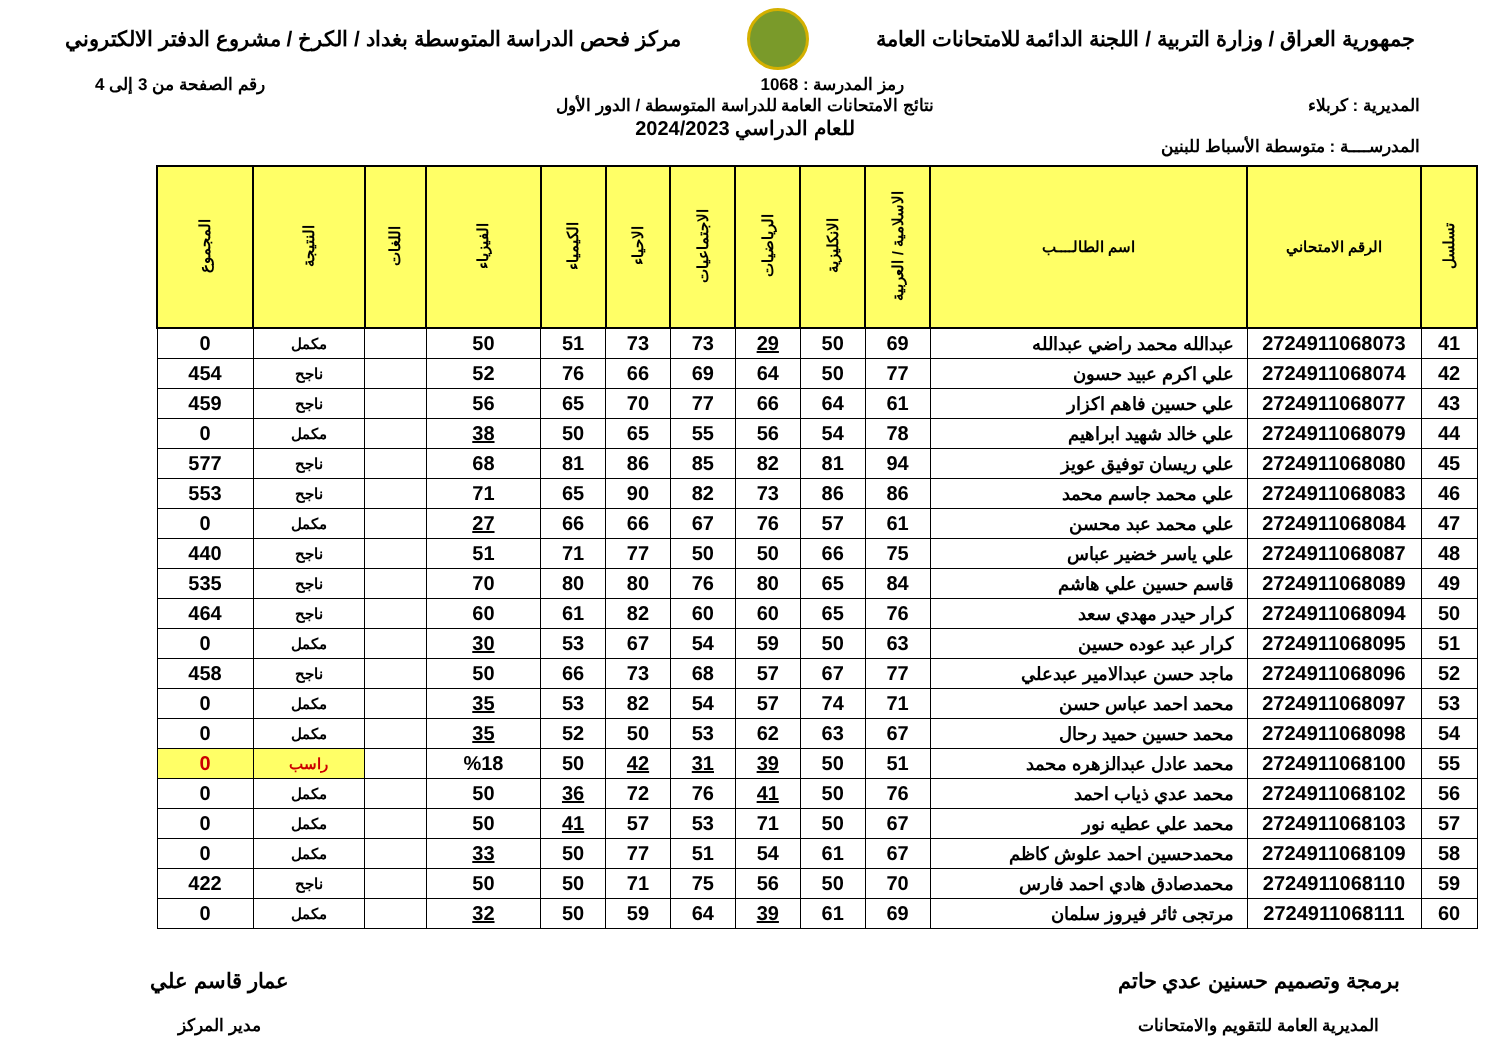جمهورية العراق / وزارة التربية / اللجنة الدائمة للامتحانات العامة
مركز فحص الدراسة المتوسطة بغداد / الكرخ / مشروع الدفتر الالكتروني
رمز المدرسة : 1068 رقم الصفحة من 3 إلى 4
المديرية : كربلاء
المدرســــة : متوسطة الأسباط للبنين
نتائج الامتحانات العامة للدراسة المتوسطة / الدور الأول
للعام الدراسي 2024/2023
| تسلسل | الرقم الامتحاني | اسم الطالــــب | الاسلامية / العربية | الانكليزية | الرياضيات | الاجتماعيات | الاحياء | الكيمياء | الفيزياء | اللغات | النتيجة | المجموع |
| --- | --- | --- | --- | --- | --- | --- | --- | --- | --- | --- | --- | --- |
| 41 | 2724911068073 | عبدالله محمد راضي عبدالله | 69 | 50 | 29 | 73 | 73 | 51 | 50 | | مكمل | 0 |
| 42 | 2724911068074 | علي اكرم عبيد حسون | 77 | 50 | 64 | 69 | 66 | 76 | 52 | | ناجح | 454 |
| 43 | 2724911068077 | علي حسين فاهم اكزار | 61 | 64 | 66 | 77 | 70 | 65 | 56 | | ناجح | 459 |
| 44 | 2724911068079 | علي خالد شهيد ابراهيم | 78 | 54 | 56 | 55 | 65 | 50 | 38 | | مكمل | 0 |
| 45 | 2724911068080 | علي ريسان توفيق عويز | 94 | 81 | 82 | 85 | 86 | 81 | 68 | | ناجح | 577 |
| 46 | 2724911068083 | علي محمد جاسم محمد | 86 | 86 | 73 | 82 | 90 | 65 | 71 | | ناجح | 553 |
| 47 | 2724911068084 | علي محمد عبد محسن | 61 | 57 | 76 | 67 | 66 | 66 | 27 | | مكمل | 0 |
| 48 | 2724911068087 | علي ياسر خضير عباس | 75 | 66 | 50 | 50 | 77 | 71 | 51 | | ناجح | 440 |
| 49 | 2724911068089 | قاسم حسين علي هاشم | 84 | 65 | 80 | 76 | 80 | 80 | 70 | | ناجح | 535 |
| 50 | 2724911068094 | كرار حيدر مهدي سعد | 76 | 65 | 60 | 60 | 82 | 61 | 60 | | ناجح | 464 |
| 51 | 2724911068095 | كرار عبد عوده حسين | 63 | 50 | 59 | 54 | 67 | 53 | 30 | | مكمل | 0 |
| 52 | 2724911068096 | ماجد حسن عبدالامير عبدعلي | 77 | 67 | 57 | 68 | 73 | 66 | 50 | | ناجح | 458 |
| 53 | 2724911068097 | محمد احمد عباس حسن | 71 | 74 | 57 | 54 | 82 | 53 | 35 | | مكمل | 0 |
| 54 | 2724911068098 | محمد حسين حميد رحال | 67 | 63 | 62 | 53 | 50 | 52 | 35 | | مكمل | 0 |
| 55 | 2724911068100 | محمد عادل عبدالزهره محمد | 51 | 50 | 39 | 31 | 42 | 50 | %18 | | راسب | 0 |
| 56 | 2724911068102 | محمد عدي ذياب احمد | 76 | 50 | 41 | 76 | 72 | 36 | 50 | | مكمل | 0 |
| 57 | 2724911068103 | محمد علي عطيه نور | 67 | 50 | 71 | 53 | 57 | 41 | 50 | | مكمل | 0 |
| 58 | 2724911068109 | محمدحسين احمد علوش كاظم | 67 | 61 | 54 | 51 | 77 | 50 | 33 | | مكمل | 0 |
| 59 | 2724911068110 | محمدصادق هادي احمد فارس | 70 | 50 | 56 | 75 | 71 | 50 | 50 | | ناجح | 422 |
| 60 | 2724911068111 | مرتجى ثائر فيروز سلمان | 69 | 61 | 39 | 64 | 59 | 50 | 32 | | مكمل | 0 |
برمجة وتصميم حسنين عدي حاتم
المديرية العامة للتقويم والامتحانات
عمار قاسم علي
مدير المركز